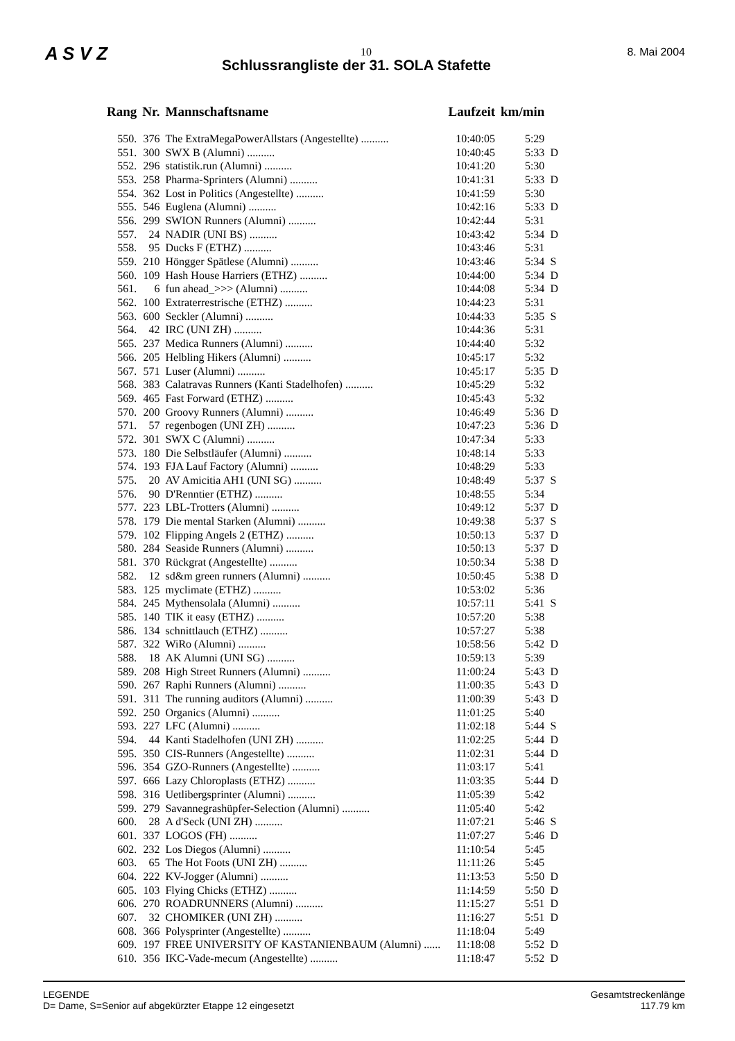A S V Z 10 8. Mai 2004
Schlussrangliste der 31. SOLA Stafette
| Rang | Nr. | Mannschaftsname | Laufzeit | km/min | |
| --- | --- | --- | --- | --- | --- |
| 550. | 376 | The ExtraMegaPowerAllstars (Angestellte) .......... | 10:40:05 | 5:29 | |
| 551. | 300 | SWX B (Alumni) .......... | 10:40:45 | 5:33 | D |
| 552. | 296 | statistik.run (Alumni) .......... | 10:41:20 | 5:30 | |
| 553. | 258 | Pharma-Sprinters (Alumni) .......... | 10:41:31 | 5:33 | D |
| 554. | 362 | Lost in Politics (Angestellte) .......... | 10:41:59 | 5:30 | |
| 555. | 546 | Euglena (Alumni) .......... | 10:42:16 | 5:33 | D |
| 556. | 299 | SWION Runners (Alumni) .......... | 10:42:44 | 5:31 | |
| 557. | 24 | NADIR (UNI BS) .......... | 10:43:42 | 5:34 | D |
| 558. | 95 | Ducks F (ETHZ) .......... | 10:43:46 | 5:31 | |
| 559. | 210 | Höngger Spätlese (Alumni) .......... | 10:43:46 | 5:34 | S |
| 560. | 109 | Hash House Harriers (ETHZ) .......... | 10:44:00 | 5:34 | D |
| 561. | 6 | fun ahead_>>> (Alumni) .......... | 10:44:08 | 5:34 | D |
| 562. | 100 | Extraterrestrische (ETHZ) .......... | 10:44:23 | 5:31 | |
| 563. | 600 | Seckler (Alumni) .......... | 10:44:33 | 5:35 | S |
| 564. | 42 | IRC (UNI ZH) .......... | 10:44:36 | 5:31 | |
| 565. | 237 | Medica Runners (Alumni) .......... | 10:44:40 | 5:32 | |
| 566. | 205 | Helbling Hikers (Alumni) .......... | 10:45:17 | 5:32 | |
| 567. | 571 | Luser (Alumni) .......... | 10:45:17 | 5:35 | D |
| 568. | 383 | Calatravas Runners (Kanti Stadelhofen) .......... | 10:45:29 | 5:32 | |
| 569. | 465 | Fast Forward (ETHZ) .......... | 10:45:43 | 5:32 | |
| 570. | 200 | Groovy Runners (Alumni) .......... | 10:46:49 | 5:36 | D |
| 571. | 57 | regenbogen (UNI ZH) .......... | 10:47:23 | 5:36 | D |
| 572. | 301 | SWX C (Alumni) .......... | 10:47:34 | 5:33 | |
| 573. | 180 | Die Selbstläufer (Alumni) .......... | 10:48:14 | 5:33 | |
| 574. | 193 | FJA Lauf Factory (Alumni) .......... | 10:48:29 | 5:33 | |
| 575. | 20 | AV Amicitia AH1 (UNI SG) .......... | 10:48:49 | 5:37 | S |
| 576. | 90 | D'Renntier (ETHZ) .......... | 10:48:55 | 5:34 | |
| 577. | 223 | LBL-Trotters (Alumni) .......... | 10:49:12 | 5:37 | D |
| 578. | 179 | Die mental Starken (Alumni) .......... | 10:49:38 | 5:37 | S |
| 579. | 102 | Flipping Angels 2 (ETHZ) .......... | 10:50:13 | 5:37 | D |
| 580. | 284 | Seaside Runners (Alumni) .......... | 10:50:13 | 5:37 | D |
| 581. | 370 | Rückgrat (Angestellte) .......... | 10:50:34 | 5:38 | D |
| 582. | 12 | sd&m green runners (Alumni) .......... | 10:50:45 | 5:38 | D |
| 583. | 125 | myclimate (ETHZ) .......... | 10:53:02 | 5:36 | |
| 584. | 245 | Mythensolala (Alumni) .......... | 10:57:11 | 5:41 | S |
| 585. | 140 | TIK it easy (ETHZ) .......... | 10:57:20 | 5:38 | |
| 586. | 134 | schnittlauch (ETHZ) .......... | 10:57:27 | 5:38 | |
| 587. | 322 | WiRo (Alumni) .......... | 10:58:56 | 5:42 | D |
| 588. | 18 | AK Alumni (UNI SG) .......... | 10:59:13 | 5:39 | |
| 589. | 208 | High Street Runners (Alumni) .......... | 11:00:24 | 5:43 | D |
| 590. | 267 | Raphi Runners (Alumni) .......... | 11:00:35 | 5:43 | D |
| 591. | 311 | The running auditors (Alumni) .......... | 11:00:39 | 5:43 | D |
| 592. | 250 | Organics (Alumni) .......... | 11:01:25 | 5:40 | |
| 593. | 227 | LFC (Alumni) .......... | 11:02:18 | 5:44 | S |
| 594. | 44 | Kanti Stadelhofen (UNI ZH) .......... | 11:02:25 | 5:44 | D |
| 595. | 350 | CIS-Runners (Angestellte) .......... | 11:02:31 | 5:44 | D |
| 596. | 354 | GZO-Runners (Angestellte) .......... | 11:03:17 | 5:41 | |
| 597. | 666 | Lazy Chloroplasts (ETHZ) .......... | 11:03:35 | 5:44 | D |
| 598. | 316 | Uetlibergsprinter (Alumni) .......... | 11:05:39 | 5:42 | |
| 599. | 279 | Savannegrashüpfer-Selection (Alumni) .......... | 11:05:40 | 5:42 | |
| 600. | 28 | A d'Seck (UNI ZH) .......... | 11:07:21 | 5:46 | S |
| 601. | 337 | LOGOS (FH) .......... | 11:07:27 | 5:46 | D |
| 602. | 232 | Los Diegos (Alumni) .......... | 11:10:54 | 5:45 | |
| 603. | 65 | The Hot Foots (UNI ZH) .......... | 11:11:26 | 5:45 | |
| 604. | 222 | KV-Jogger (Alumni) .......... | 11:13:53 | 5:50 | D |
| 605. | 103 | Flying Chicks (ETHZ) .......... | 11:14:59 | 5:50 | D |
| 606. | 270 | ROADRUNNERS (Alumni) .......... | 11:15:27 | 5:51 | D |
| 607. | 32 | CHOMIKER (UNI ZH) .......... | 11:16:27 | 5:51 | D |
| 608. | 366 | Polysprinter (Angestellte) .......... | 11:18:04 | 5:49 | |
| 609. | 197 | FREE UNIVERSITY OF KASTANIENBAUM (Alumni) ...... | 11:18:08 | 5:52 | D |
| 610. | 356 | IKC-Vade-mecum (Angestellte) .......... | 11:18:47 | 5:52 | D |
LEGENDE
D= Dame, S=Senior auf abgekürzter Etappe 12 eingesetzt
Gesamtstreckenlänge
117.79 km